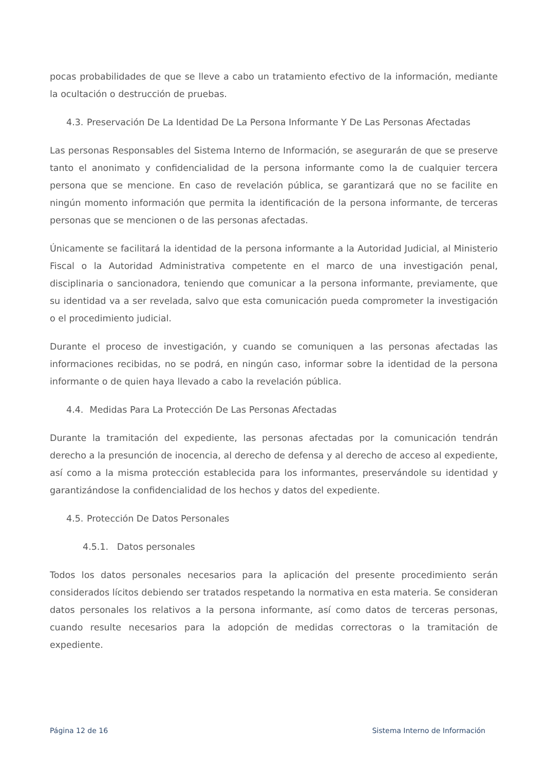pocas probabilidades de que se lleve a cabo un tratamiento efectivo de la información, mediante la ocultación o destrucción de pruebas.
4.3. Preservación De La Identidad De La Persona Informante Y De Las Personas Afectadas
Las personas Responsables del Sistema Interno de Información, se asegurarán de que se preserve tanto el anonimato y confidencialidad de la persona informante como la de cualquier tercera persona que se mencione. En caso de revelación pública, se garantizará que no se facilite en ningún momento información que permita la identificación de la persona informante, de terceras personas que se mencionen o de las personas afectadas.
Únicamente se facilitará la identidad de la persona informante a la Autoridad Judicial, al Ministerio Fiscal o la Autoridad Administrativa competente en el marco de una investigación penal, disciplinaria o sancionadora, teniendo que comunicar a la persona informante, previamente, que su identidad va a ser revelada, salvo que esta comunicación pueda comprometer la investigación o el procedimiento judicial.
Durante el proceso de investigación, y cuando se comuniquen a las personas afectadas las informaciones recibidas, no se podrá, en ningún caso, informar sobre la identidad de la persona informante o de quien haya llevado a cabo la revelación pública.
4.4. Medidas Para La Protección De Las Personas Afectadas
Durante la tramitación del expediente, las personas afectadas por la comunicación tendrán derecho a la presunción de inocencia, al derecho de defensa y al derecho de acceso al expediente, así como a la misma protección establecida para los informantes, preservándole su identidad y garantizándose la confidencialidad de los hechos y datos del expediente.
4.5. Protección De Datos Personales
4.5.1. Datos personales
Todos los datos personales necesarios para la aplicación del presente procedimiento serán considerados lícitos debiendo ser tratados respetando la normativa en esta materia. Se consideran datos personales los relativos a la persona informante, así como datos de terceras personas, cuando resulte necesarios para la adopción de medidas correctoras o la tramitación de expediente.
Página 12 de 16 Sistema Interno de Información